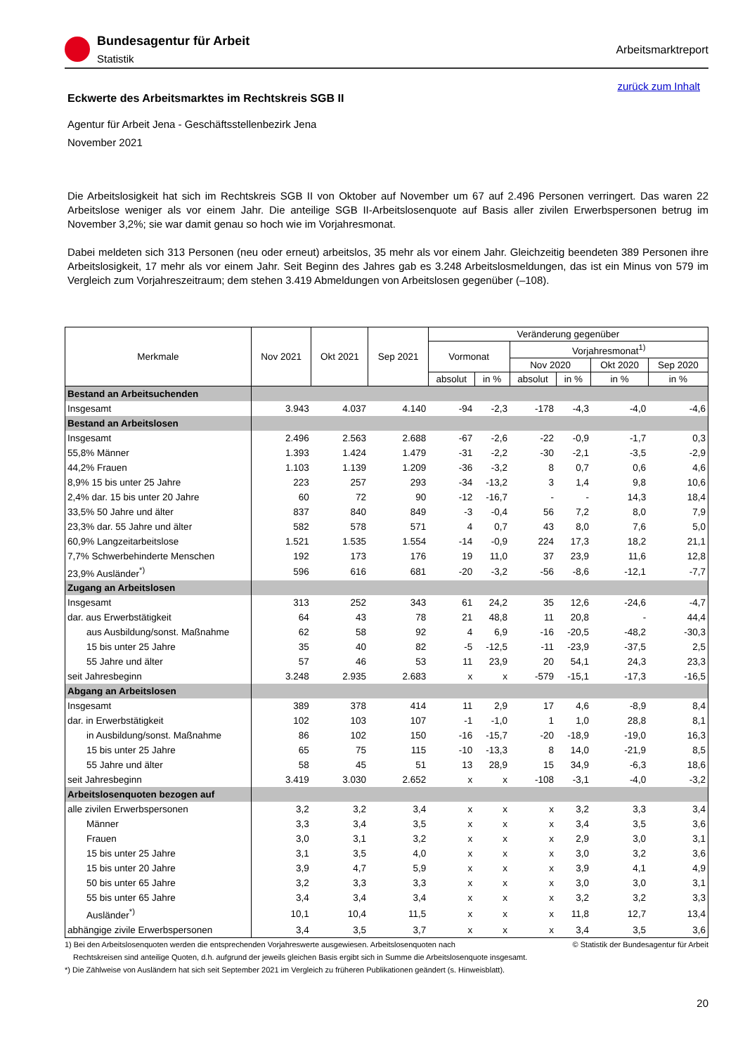Bundesagentur für Arbeit
Statistik
Arbeitsmarktreport
zurück zum Inhalt
Eckwerte des Arbeitsmarktes im Rechtskreis SGB II
Agentur für Arbeit Jena - Geschäftsstellenbezirk Jena
November 2021
Die Arbeitslosigkeit hat sich im Rechtskreis SGB II von Oktober auf November um 67 auf 2.496 Personen verringert. Das waren 22 Arbeitslose weniger als vor einem Jahr. Die anteilige SGB II-Arbeitslosenquote auf Basis aller zivilen Erwerbspersonen betrug im November 3,2%; sie war damit genau so hoch wie im Vorjahresmonat.
Dabei meldeten sich 313 Personen (neu oder erneut) arbeitslos, 35 mehr als vor einem Jahr. Gleichzeitig beendeten 389 Personen ihre Arbeitslosigkeit, 17 mehr als vor einem Jahr. Seit Beginn des Jahres gab es 3.248 Arbeitslosmeldungen, das ist ein Minus von 579 im Vergleich zum Vorjahreszeitraum; dem stehen 3.419 Abmeldungen von Arbeitslosen gegenüber (–108).
| Merkmale | Nov 2021 | Okt 2021 | Sep 2021 | Veränderung gegenüber | | | | | |
| --- | --- | --- | --- | --- | --- | --- | --- | --- | --- |
| | | | | Vormonat | | Vorjahresmonat<sup>1)</sup> | | | |
| | | | | | | Nov 2020 | | Okt 2020 | Sep 2020 |
| | | | | absolut | in % | absolut | in % | in % | in % |
| Bestand an Arbeitsuchenden | | | | | | | | | |
| Insgesamt | 3.943 | 4.037 | 4.140 | -94 | -2,3 | -178 | -4,3 | -4,0 | -4,6 |
| Bestand an Arbeitslosen | | | | | | | | | |
| Insgesamt | 2.496 | 2.563 | 2.688 | -67 | -2,6 | -22 | -0,9 | -1,7 | 0,3 |
| 55,8% Männer | 1.393 | 1.424 | 1.479 | -31 | -2,2 | -30 | -2,1 | -3,5 | -2,9 |
| 44,2% Frauen | 1.103 | 1.139 | 1.209 | -36 | -3,2 | 8 | 0,7 | 0,6 | 4,6 |
| 8,9% 15 bis unter 25 Jahre | 223 | 257 | 293 | -34 | -13,2 | 3 | 1,4 | 9,8 | 10,6 |
| 2,4% dar. 15 bis unter 20 Jahre | 60 | 72 | 90 | -12 | -16,7 | - | - | 14,3 | 18,4 |
| 33,5% 50 Jahre und älter | 837 | 840 | 849 | -3 | -0,4 | 56 | 7,2 | 8,0 | 7,9 |
| 23,3% dar. 55 Jahre und älter | 582 | 578 | 571 | 4 | 0,7 | 43 | 8,0 | 7,6 | 5,0 |
| 60,9% Langzeitarbeitslose | 1.521 | 1.535 | 1.554 | -14 | -0,9 | 224 | 17,3 | 18,2 | 21,1 |
| 7,7% Schwerbehinderte Menschen | 192 | 173 | 176 | 19 | 11,0 | 37 | 23,9 | 11,6 | 12,8 |
| 23,9% Ausländer<sup>*)</sup> | 596 | 616 | 681 | -20 | -3,2 | -56 | -8,6 | -12,1 | -7,7 |
| Zugang an Arbeitslosen | | | | | | | | | |
| Insgesamt | 313 | 252 | 343 | 61 | 24,2 | 35 | 12,6 | -24,6 | -4,7 |
| dar. aus Erwerbstätigkeit | 64 | 43 | 78 | 21 | 48,8 | 11 | 20,8 | - | 44,4 |
| aus Ausbildung/sonst. Maßnahme | 62 | 58 | 92 | 4 | 6,9 | -16 | -20,5 | -48,2 | -30,3 |
| 15 bis unter 25 Jahre | 35 | 40 | 82 | -5 | -12,5 | -11 | -23,9 | -37,5 | 2,5 |
| 55 Jahre und älter | 57 | 46 | 53 | 11 | 23,9 | 20 | 54,1 | 24,3 | 23,3 |
| seit Jahresbeginn | 3.248 | 2.935 | 2.683 | x | x | -579 | -15,1 | -17,3 | -16,5 |
| Abgang an Arbeitslosen | | | | | | | | | |
| Insgesamt | 389 | 378 | 414 | 11 | 2,9 | 17 | 4,6 | -8,9 | 8,4 |
| dar. in Erwerbstätigkeit | 102 | 103 | 107 | -1 | -1,0 | 1 | 1,0 | 28,8 | 8,1 |
| in Ausbildung/sonst. Maßnahme | 86 | 102 | 150 | -16 | -15,7 | -20 | -18,9 | -19,0 | 16,3 |
| 15 bis unter 25 Jahre | 65 | 75 | 115 | -10 | -13,3 | 8 | 14,0 | -21,9 | 8,5 |
| 55 Jahre und älter | 58 | 45 | 51 | 13 | 28,9 | 15 | 34,9 | -6,3 | 18,6 |
| seit Jahresbeginn | 3.419 | 3.030 | 2.652 | x | x | -108 | -3,1 | -4,0 | -3,2 |
| Arbeitslosenquoten bezogen auf | | | | | | | | | |
| alle zivilen Erwerbspersonen | 3,2 | 3,2 | 3,4 | x | x | x | 3,2 | 3,3 | 3,4 |
| Männer | 3,3 | 3,4 | 3,5 | x | x | x | 3,4 | 3,5 | 3,6 |
| Frauen | 3,0 | 3,1 | 3,2 | x | x | x | 2,9 | 3,0 | 3,1 |
| 15 bis unter 25 Jahre | 3,1 | 3,5 | 4,0 | x | x | x | 3,0 | 3,2 | 3,6 |
| 15 bis unter 20 Jahre | 3,9 | 4,7 | 5,9 | x | x | x | 3,9 | 4,1 | 4,9 |
| 50 bis unter 65 Jahre | 3,2 | 3,3 | 3,3 | x | x | x | 3,0 | 3,0 | 3,1 |
| 55 bis unter 65 Jahre | 3,4 | 3,4 | 3,4 | x | x | x | 3,2 | 3,2 | 3,3 |
| Ausländer<sup>*)</sup> | 10,1 | 10,4 | 11,5 | x | x | x | 11,8 | 12,7 | 13,4 |
| abhängige zivile Erwerbspersonen | 3,4 | 3,5 | 3,7 | x | x | x | 3,4 | 3,5 | 3,6 |
1) Bei den Arbeitslosenquoten werden die entsprechenden Vorjahreswerte ausgewiesen. Arbeitslosenquoten nach © Statistik der Bundesagentur für Arbeit
Rechtskreisen sind anteilige Quoten, d.h. aufgrund der jeweils gleichen Basis ergibt sich in Summe die Arbeitslosenquote insgesamt.
*) Die Zählweise von Ausländern hat sich seit September 2021 im Vergleich zu früheren Publikationen geändert (s. Hinweisblatt).
20